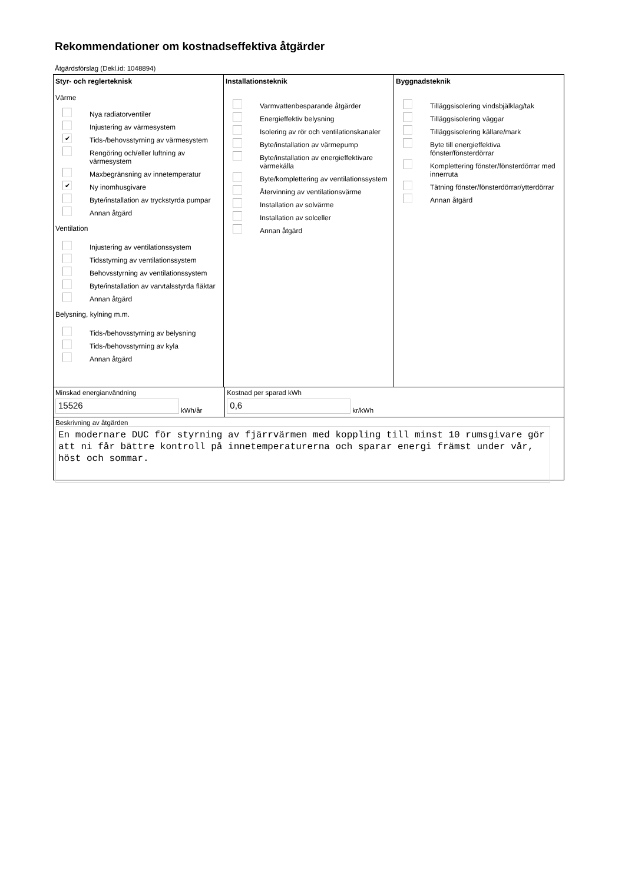Rekommendationer om kostnadseffektiva åtgärder
Åtgärdsförslag (Dekl.id: 1048894)
Styr- och reglerteknisk
Värme
Nya radiatorventiler
Injustering av värmesystem
✔ Tids-/behovsstyrning av värmesystem
Rengöring och/eller luftning av värmesystem
Maxbegränsning av innetemperatur
✔ Ny inomhusgivare
Byte/installation av tryckstyrda pumpar
Annan åtgärd
Ventilation
Injustering av ventilationssystem
Tidsstyrning av ventilationssystem
Behovsstyrning av ventilationssystem
Byte/installation av varvtalsstyrda fläktar
Annan åtgärd
Belysning, kylning m.m.
Tids-/behovsstyrning av belysning
Tids-/behovsstyrning av kyla
Annan åtgärd
Installationsteknik
Varmvattenbesparande åtgärder
Energieffektiv belysning
Isolering av rör och ventilationskanaler
Byte/installation av värmepump
Byte/installation av energieffektivare värmekälla
Byte/komplettering av ventilationssystem
Återvinning av ventilationsvärme
Installation av solvärme
Installation av solceller
Annan åtgärd
Byggnadsteknik
Tilläggsisolering vindsbjälklag/tak
Tilläggsisolering väggar
Tilläggsisolering källare/mark
Byte till energieffektiva fönster/fönsterdörrar
Komplettering fönster/fönsterdörrar med innerruta
Tätning fönster/fönsterdörrar/ytterdörrar
Annan åtgärd
Minskad energianvändning
15526
kWh/år
Kostnad per sparad kWh
0,6
kr/kWh
Beskrivning av åtgärden
En modernare DUC för styrning av fjärrvärmen med koppling till minst 10 rumsgivare gör att ni får bättre kontroll på innetemperaturerna och sparar energi främst under vår, höst och sommar.